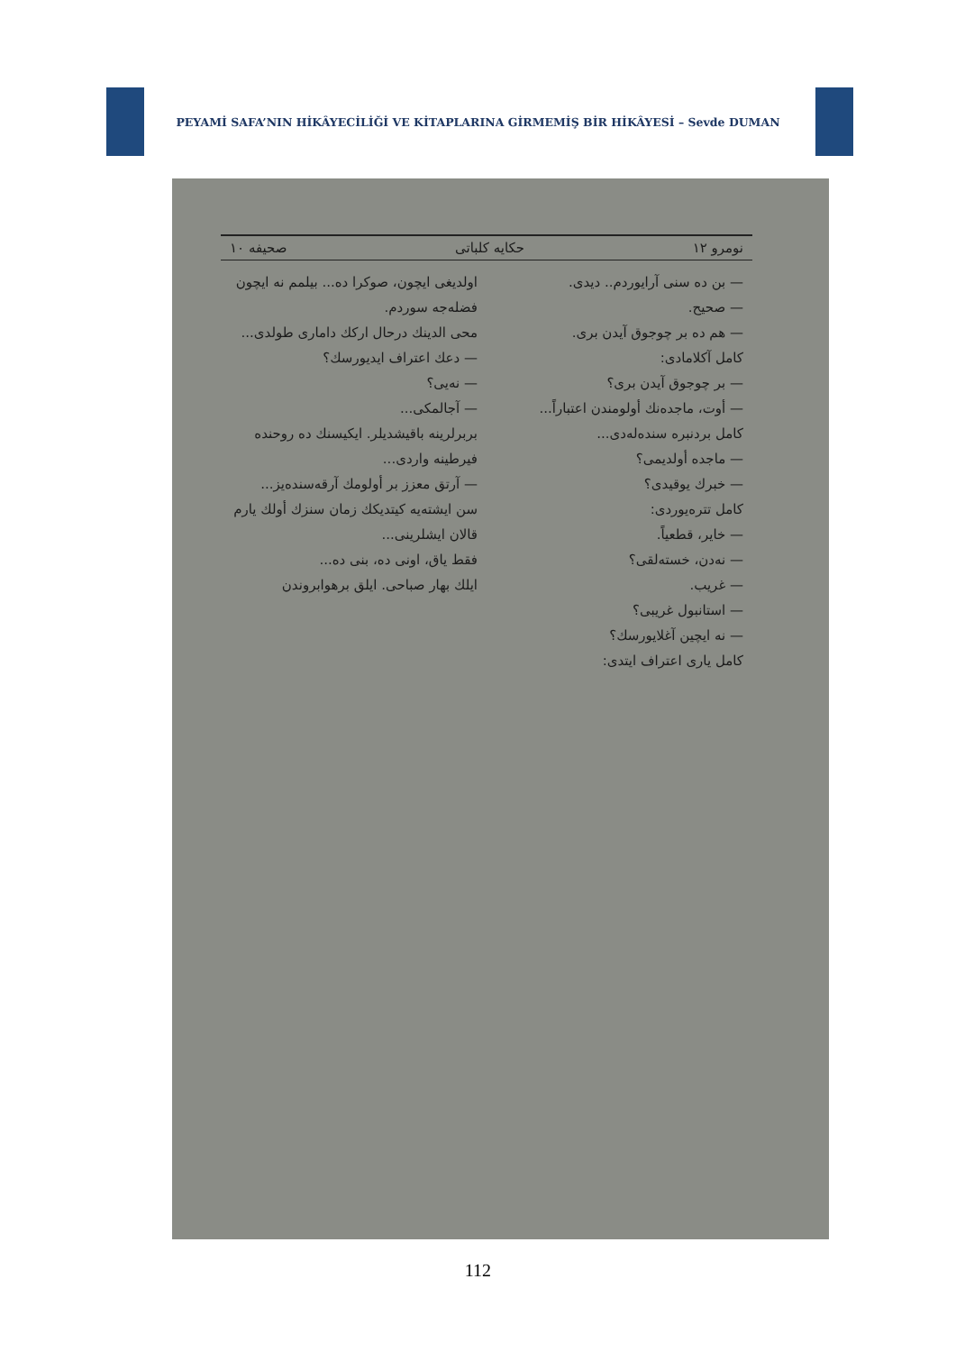PEYAMİ SAFA’NIN HİKÂYECİLİĞİ VE KİTAPLARINA GİRMEMİŞ BİR HİKÂYESİ – Sevde DUMAN
نومرو ١٢ حكايه كلباتى صحيفه ١٠
— بن ده سنى آرايوردم.. ديدى.
— صحيح.
— هم ده بر چوجوق آيدن برى.
كامل آكلامادى:
— بر چوجوق آيدن برى؟
— أوت، ماجده‌نك أولومندن اعتباراً...
كامل بردنبره سنده‌له‌دى...
— ماجده أولديمى؟
— خبرك يوقيدى؟
كامل تتره‌يوردى:
— خاير، قطعياً.
— نه‌دن، خسته‌لقى؟
— غريب.
— استانبول غريبى؟
— نه ايچين آغلايورسك؟
كامل يارى اعتراف ايتدى:
اولديغى ايچون، صوكرا ده... بيلمم نه ايچون فضله‌جه سوردم.
محى الدينك درحال اركك داماری طولدى...
— دعك اعتراف ايديورسك؟
— نه‌يى؟
— آجالمكى...
بربرلرينه باقيشديلر. ايكيسنك ده روحنده فيرطينه واردى...
— آرتق معزز بر أولومك آرقه‌سنده‌يز...
سن ايشته‌يه كيتديكك زمان سنزك أولك يارم قالان ايشلرينى...
فقط ياق، اونى ده، بنى ده...
ايلك بهار صباحى. ايلق برهوابروندن
112